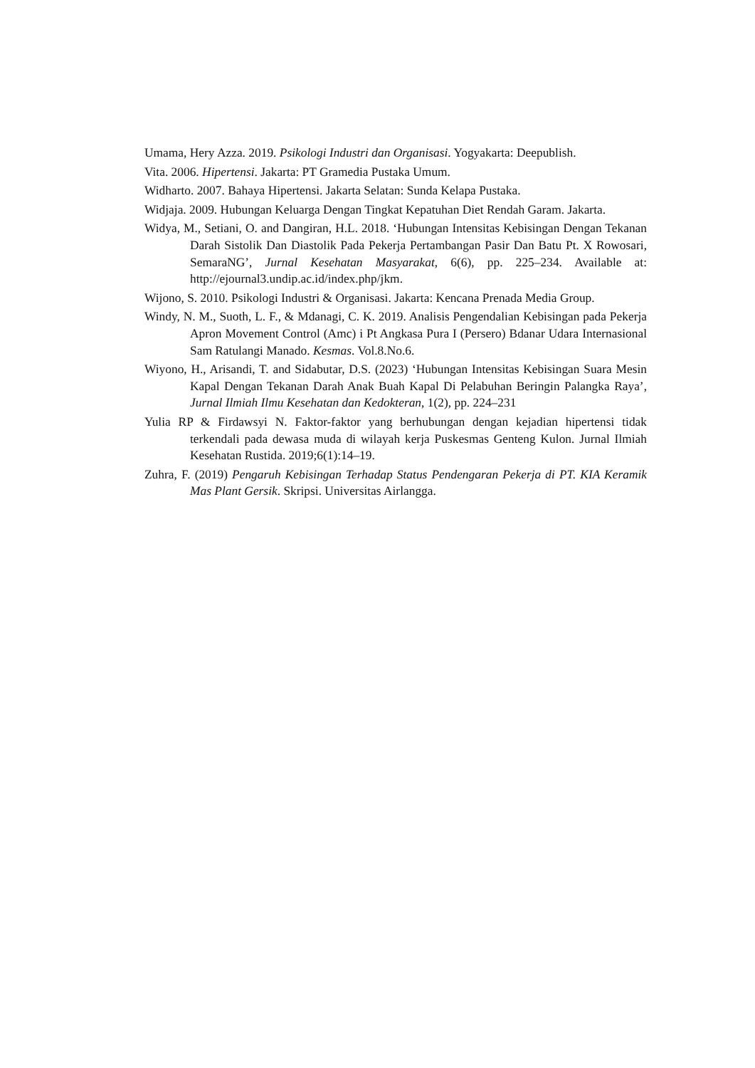Umama, Hery Azza. 2019. Psikologi Industri dan Organisasi. Yogyakarta: Deepublish.
Vita. 2006. Hipertensi. Jakarta: PT Gramedia Pustaka Umum.
Widharto. 2007. Bahaya Hipertensi. Jakarta Selatan: Sunda Kelapa Pustaka.
Widjaja. 2009. Hubungan Keluarga Dengan Tingkat Kepatuhan Diet Rendah Garam. Jakarta.
Widya, M., Setiani, O. and Dangiran, H.L. 2018. ‘Hubungan Intensitas Kebisingan Dengan Tekanan Darah Sistolik Dan Diastolik Pada Pekerja Pertambangan Pasir Dan Batu Pt. X Rowosari, SemaraNG’, Jurnal Kesehatan Masyarakat, 6(6), pp. 225–234. Available at: http://ejournal3.undip.ac.id/index.php/jkm.
Wijono, S. 2010. Psikologi Industri & Organisasi. Jakarta: Kencana Prenada Media Group.
Windy, N. M., Suoth, L. F., & Mdanagi, C. K. 2019. Analisis Pengendalian Kebisingan pada Pekerja Apron Movement Control (Amc) i Pt Angkasa Pura I (Persero) Bdanar Udara Internasional Sam Ratulangi Manado. Kesmas. Vol.8.No.6.
Wiyono, H., Arisandi, T. and Sidabutar, D.S. (2023) ‘Hubungan Intensitas Kebisingan Suara Mesin Kapal Dengan Tekanan Darah Anak Buah Kapal Di Pelabuhan Beringin Palangka Raya’, Jurnal Ilmiah Ilmu Kesehatan dan Kedokteran, 1(2), pp. 224–231
Yulia RP & Firdawsyi N. Faktor-faktor yang berhubungan dengan kejadian hipertensi tidak terkendali pada dewasa muda di wilayah kerja Puskesmas Genteng Kulon. Jurnal Ilmiah Kesehatan Rustida. 2019;6(1):14–19.
Zuhra, F. (2019) Pengaruh Kebisingan Terhadap Status Pendengaran Pekerja di PT. KIA Keramik Mas Plant Gersik. Skripsi. Universitas Airlangga.